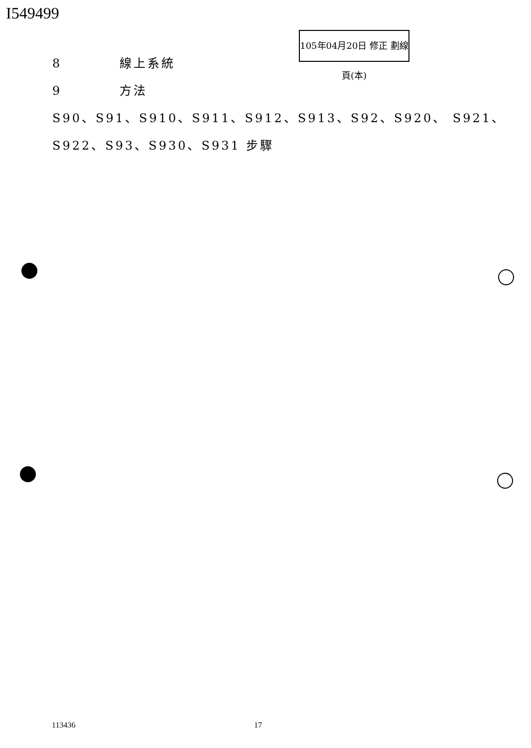I549499
105年04月20日 修正 劃線 頁(本)
8 線上系統
9 方法
S90、S91、S910、S911、S912、S913、S92、S920、 S921、
S922、S93、S930、S931 步驟
113436 17